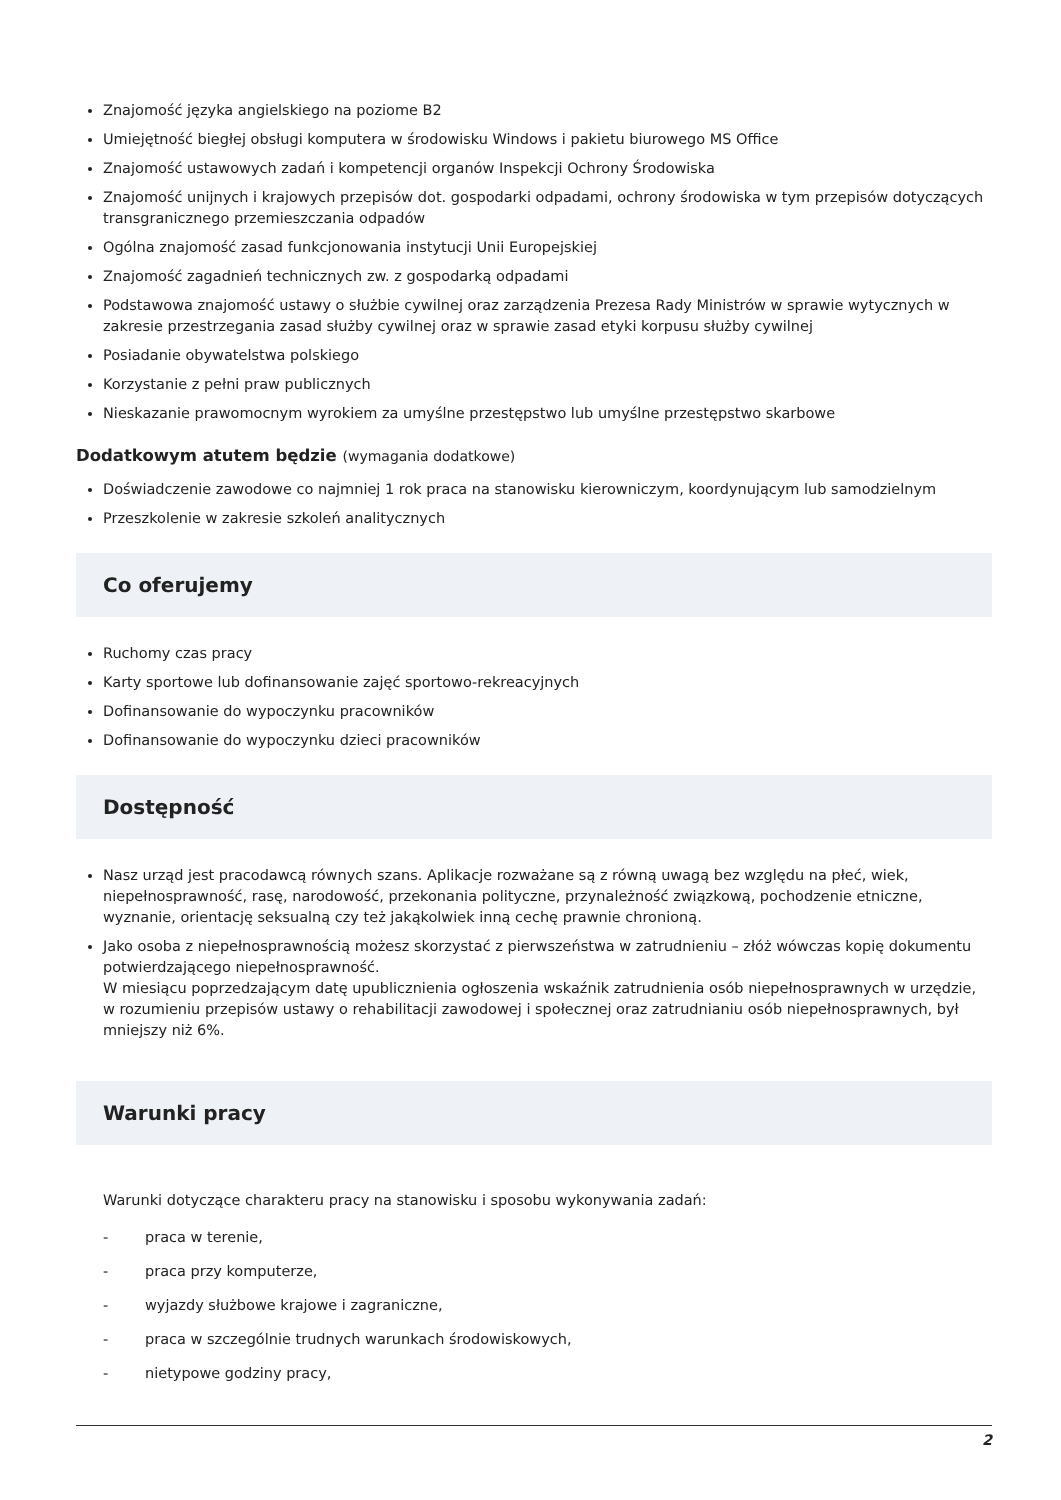Znajomość języka angielskiego na poziome B2
Umiejętność biegłej obsługi komputera w środowisku Windows i pakietu biurowego MS Office
Znajomość ustawowych zadań i kompetencji organów Inspekcji Ochrony Środowiska
Znajomość unijnych i krajowych przepisów dot. gospodarki odpadami, ochrony środowiska w tym przepisów dotyczących transgranicznego przemieszczania odpadów
Ogólna znajomość zasad funkcjonowania instytucji Unii Europejskiej
Znajomość zagadnień technicznych zw. z gospodarką odpadami
Podstawowa znajomość ustawy o służbie cywilnej oraz zarządzenia Prezesa Rady Ministrów w sprawie wytycznych w zakresie przestrzegania zasad służby cywilnej oraz w sprawie zasad etyki korpusu służby cywilnej
Posiadanie obywatelstwa polskiego
Korzystanie z pełni praw publicznych
Nieskazanie prawomocnym wyrokiem za umyślne przestępstwo lub umyślne przestępstwo skarbowe
Dodatkowym atutem będzie (wymagania dodatkowe)
Doświadczenie zawodowe co najmniej 1 rok praca na stanowisku kierowniczym, koordynującym lub samodzielnym
Przeszkolenie w zakresie szkoleń analitycznych
Co oferujemy
Ruchomy czas pracy
Karty sportowe lub dofinansowanie zajęć sportowo-rekreacyjnych
Dofinansowanie do wypoczynku pracowników
Dofinansowanie do wypoczynku dzieci pracowników
Dostępność
Nasz urząd jest pracodawcą równych szans. Aplikacje rozważane są z równą uwagą bez względu na płeć, wiek, niepełnosprawność, rasę, narodowość, przekonania polityczne, przynależność związkową, pochodzenie etniczne, wyznanie, orientację seksualną czy też jakąkolwiek inną cechę prawnie chronioną.
Jako osoba z niepełnosprawnością możesz skorzystać z pierwszeństwa w zatrudnieniu – złóż wówczas kopię dokumentu potwierdzającego niepełnosprawność.
W miesiącu poprzedzającym datę upublicznienia ogłoszenia wskaźnik zatrudnienia osób niepełnosprawnych w urzędzie, w rozumieniu przepisów ustawy o rehabilitacji zawodowej i społecznej oraz zatrudnianiu osób niepełnosprawnych, był mniejszy niż 6%.
Warunki pracy
Warunki dotyczące charakteru pracy na stanowisku i sposobu wykonywania zadań:
- praca w terenie,
- praca przy komputerze,
- wyjazdy służbowe krajowe i zagraniczne,
- praca w szczególnie trudnych warunkach środowiskowych,
- nietypowe godziny pracy,
2